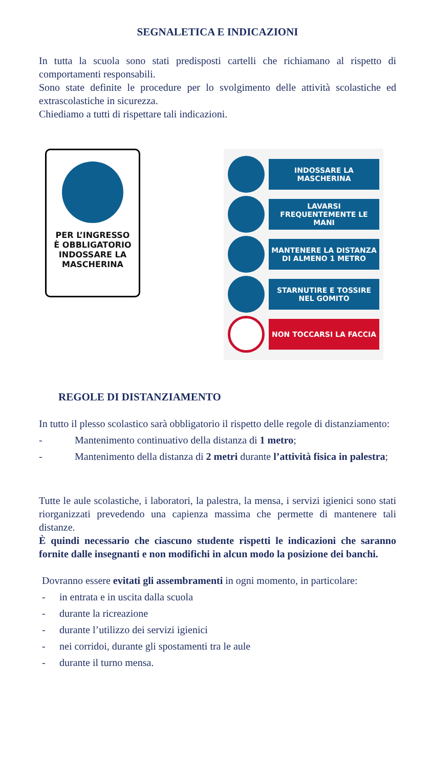SEGNALETICA E INDICAZIONI
In tutta la scuola sono stati predisposti cartelli che richiamano al rispetto di comportamenti responsabili.
Sono state definite le procedure per lo svolgimento delle attività scolastiche ed extrascolastiche in sicurezza.
Chiediamo a tutti di rispettare tali indicazioni.
PER L’INGRESSO
È OBBLIGATORIO
INDOSSARE LA
MASCHERINA
INDOSSARE LA MASCHERINA
LAVARSI FREQUENTEMENTE LE MANI
MANTENERE LA DISTANZA DI ALMENO 1 METRO
STARNUTIRE E TOSSIRE NEL GOMITO
NON TOCCARSI LA FACCIA
REGOLE DI DISTANZIAMENTO
In tutto il plesso scolastico sarà obbligatorio il rispetto delle regole di distanziamento:
- Mantenimento continuativo della distanza di 1 metro;
- Mantenimento della distanza di 2 metri durante l’attività fisica in palestra;
Tutte le aule scolastiche, i laboratori, la palestra, la mensa, i servizi igienici sono stati riorganizzati prevedendo una capienza massima che permette di mantenere tali distanze.
È quindi necessario che ciascuno studente rispetti le indicazioni che saranno fornite dalle insegnanti e non modifichi in alcun modo la posizione dei banchi.
Dovranno essere evitati gli assembramenti in ogni momento, in particolare:
- in entrata e in uscita dalla scuola
- durante la ricreazione
- durante l’utilizzo dei servizi igienici
- nei corridoi, durante gli spostamenti tra le aule
- durante il turno mensa.